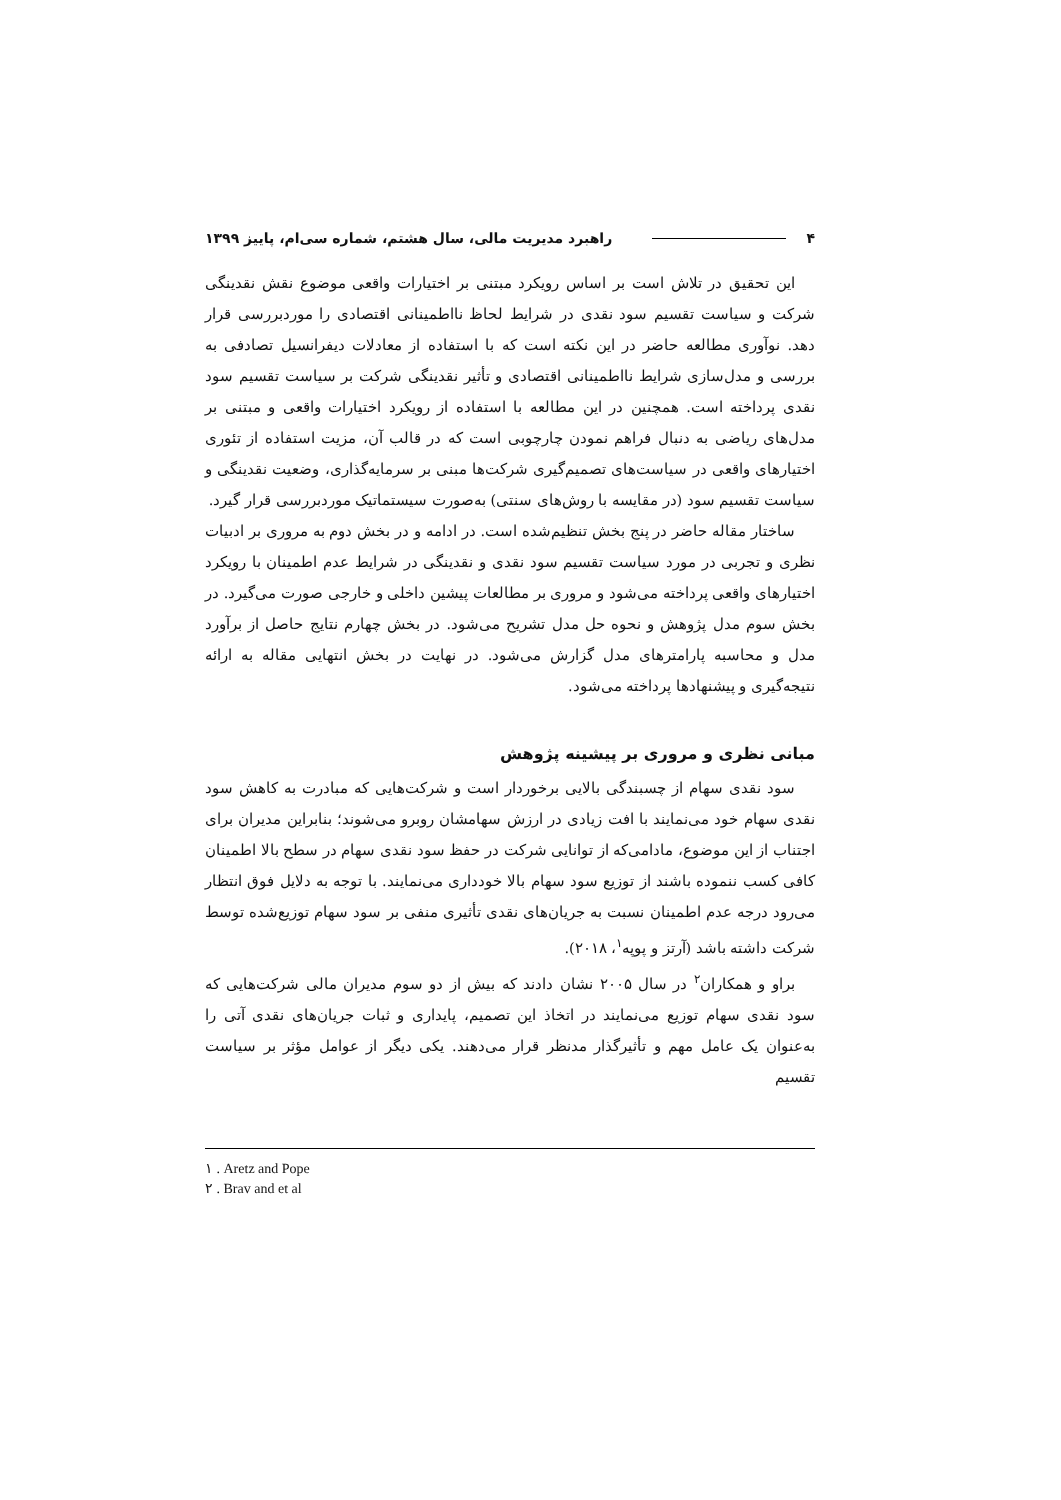۴ راهبرد مدیریت مالی، سال هشتم، شماره سی‌ام، پاییز ۱۳۹۹
این تحقیق در تلاش است بر اساس رویکرد مبتنی بر اختیارات واقعی موضوع نقش نقدینگی شرکت و سیاست تقسیم سود نقدی در شرایط لحاظ نااطمینانی اقتصادی را موردبررسی قرار دهد. نوآوری مطالعه حاضر در این نکته است که با استفاده از معادلات دیفرانسیل تصادفی به بررسی و مدل‌سازی شرایط نااطمینانی اقتصادی و تأثیر نقدینگی شرکت بر سیاست تقسیم سود نقدی پرداخته است. همچنین در این مطالعه با استفاده از رویکرد اختیارات واقعی و مبتنی بر مدل‌های ریاضی به دنبال فراهم نمودن چارچوبی است که در قالب آن، مزیت استفاده از تئوری اختیارهای واقعی در سیاست‌های تصمیم‌گیری شرکت‌ها مبنی بر سرمایه‌گذاری، وضعیت نقدینگی و سیاست تقسیم سود (در مقایسه با روش‌های سنتی) به‌صورت سیستماتیک موردبررسی قرار گیرد.
ساختار مقاله حاضر در پنج بخش تنظیم‌شده است. در ادامه و در بخش دوم به مروری بر ادبیات نظری و تجربی در مورد سیاست تقسیم سود نقدی و نقدینگی در شرایط عدم اطمینان با رویکرد اختیارهای واقعی پرداخته می‌شود و مروری بر مطالعات پیشین داخلی و خارجی صورت می‌گیرد. در بخش سوم مدل پژوهش و نحوه حل مدل تشریح می‌شود. در بخش چهارم نتایج حاصل از برآورد مدل و محاسبه پارامترهای مدل گزارش می‌شود. در نهایت در بخش انتهایی مقاله به ارائه نتیجه‌گیری و پیشنهادها پرداخته می‌شود.
مبانی نظری و مروری بر پیشینه پژوهش
سود نقدی سهام از چسبندگی بالایی برخوردار است و شرکت‌هایی که مبادرت به کاهش سود نقدی سهام خود می‌نمایند با افت زیادی در ارزش سهامشان روبرو می‌شوند؛ بنابراین مدیران برای اجتناب از این موضوع، مادامی‌که از توانایی شرکت در حفظ سود نقدی سهام در سطح بالا اطمینان کافی کسب ننموده باشند از توزیع سود سهام بالا خودداری می‌نمایند. با توجه به دلایل فوق انتظار می‌رود درجه عدم اطمینان نسبت به جریان‌های نقدی تأثیری منفی بر سود سهام توزیع‌شده توسط شرکت داشته باشد (آرتز و پوپه<sup>۱</sup>، ۲۰۱۸).
براو و همکاران<sup>۲</sup> در سال ۲۰۰۵ نشان دادند که بیش از دو سوم مدیران مالی شرکت‌هایی که سود نقدی سهام توزیع می‌نمایند در اتخاذ این تصمیم، پایداری و ثبات جریان‌های نقدی آتی را به‌عنوان یک عامل مهم و تأثیرگذار مدنظر قرار می‌دهند. یکی دیگر از عوامل مؤثر بر سیاست تقسیم
۱ . Aretz and Pope
۲ . Brav and et al